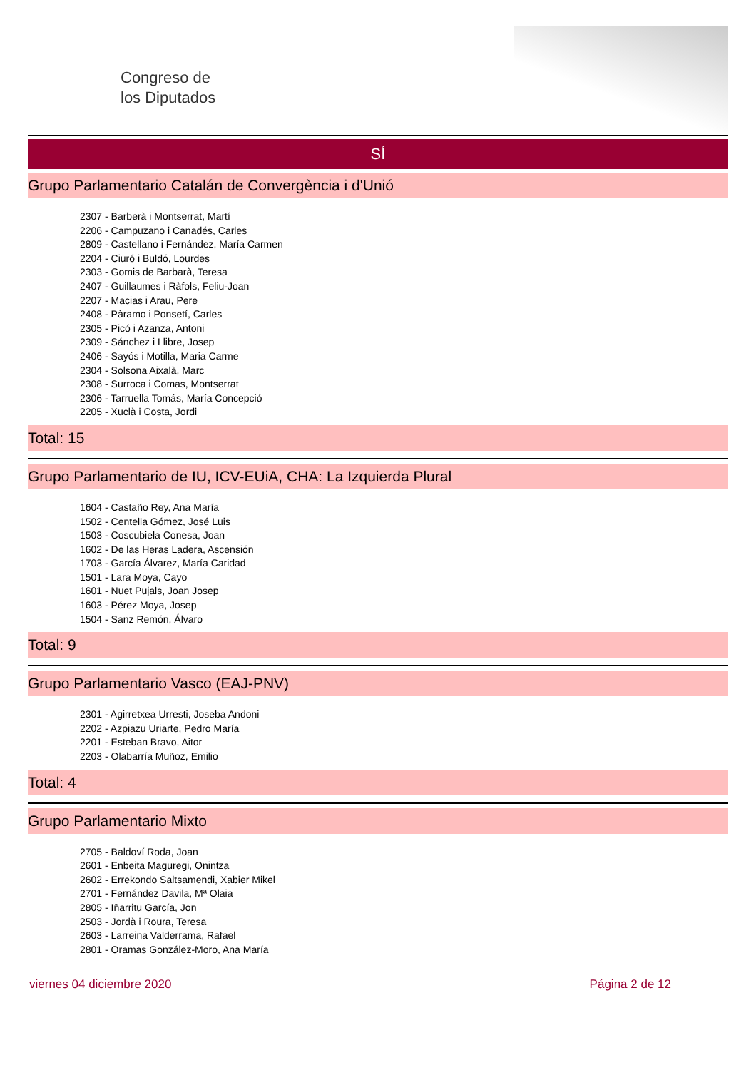Congreso de
los Diputados
SÍ
Grupo Parlamentario Catalán de Convergència i d'Unió
2307 - Barberà i Montserrat, Martí
2206 - Campuzano i Canadés, Carles
2809 - Castellano i Fernández, María Carmen
2204 - Ciuró i Buldó, Lourdes
2303 - Gomis de Barbarà, Teresa
2407 - Guillaumes i Ràfols, Feliu-Joan
2207 - Macias i Arau, Pere
2408 - Pàramo i Ponsetí, Carles
2305 - Picó i Azanza, Antoni
2309 - Sánchez i Llibre, Josep
2406 - Sayós i Motilla, Maria Carme
2304 - Solsona Aixalà, Marc
2308 - Surroca i Comas, Montserrat
2306 - Tarruella Tomás, María Concepció
2205 - Xuclà i Costa, Jordi
Total: 15
Grupo Parlamentario de IU, ICV-EUiA, CHA: La Izquierda Plural
1604 - Castaño Rey, Ana María
1502 - Centella Gómez, José Luis
1503 - Coscubiela Conesa, Joan
1602 - De las Heras Ladera, Ascensión
1703 - García Álvarez, María Caridad
1501 - Lara Moya, Cayo
1601 - Nuet Pujals, Joan Josep
1603 - Pérez Moya, Josep
1504 - Sanz Remón, Álvaro
Total: 9
Grupo Parlamentario Vasco (EAJ-PNV)
2301 - Agirretxea Urresti, Joseba Andoni
2202 - Azpiazu Uriarte, Pedro María
2201 - Esteban Bravo, Aitor
2203 - Olabarría Muñoz, Emilio
Total: 4
Grupo Parlamentario Mixto
2705 - Baldoví Roda, Joan
2601 - Enbeita Maguregi, Onintza
2602 - Errekondo Saltsamendi, Xabier Mikel
2701 - Fernández Davila, Mª Olaia
2805 - Iñarritu García, Jon
2503 - Jordà i Roura, Teresa
2603 - Larreina Valderrama, Rafael
2801 - Oramas González-Moro, Ana María
viernes 04 diciembre 2020 Página 2 de 12